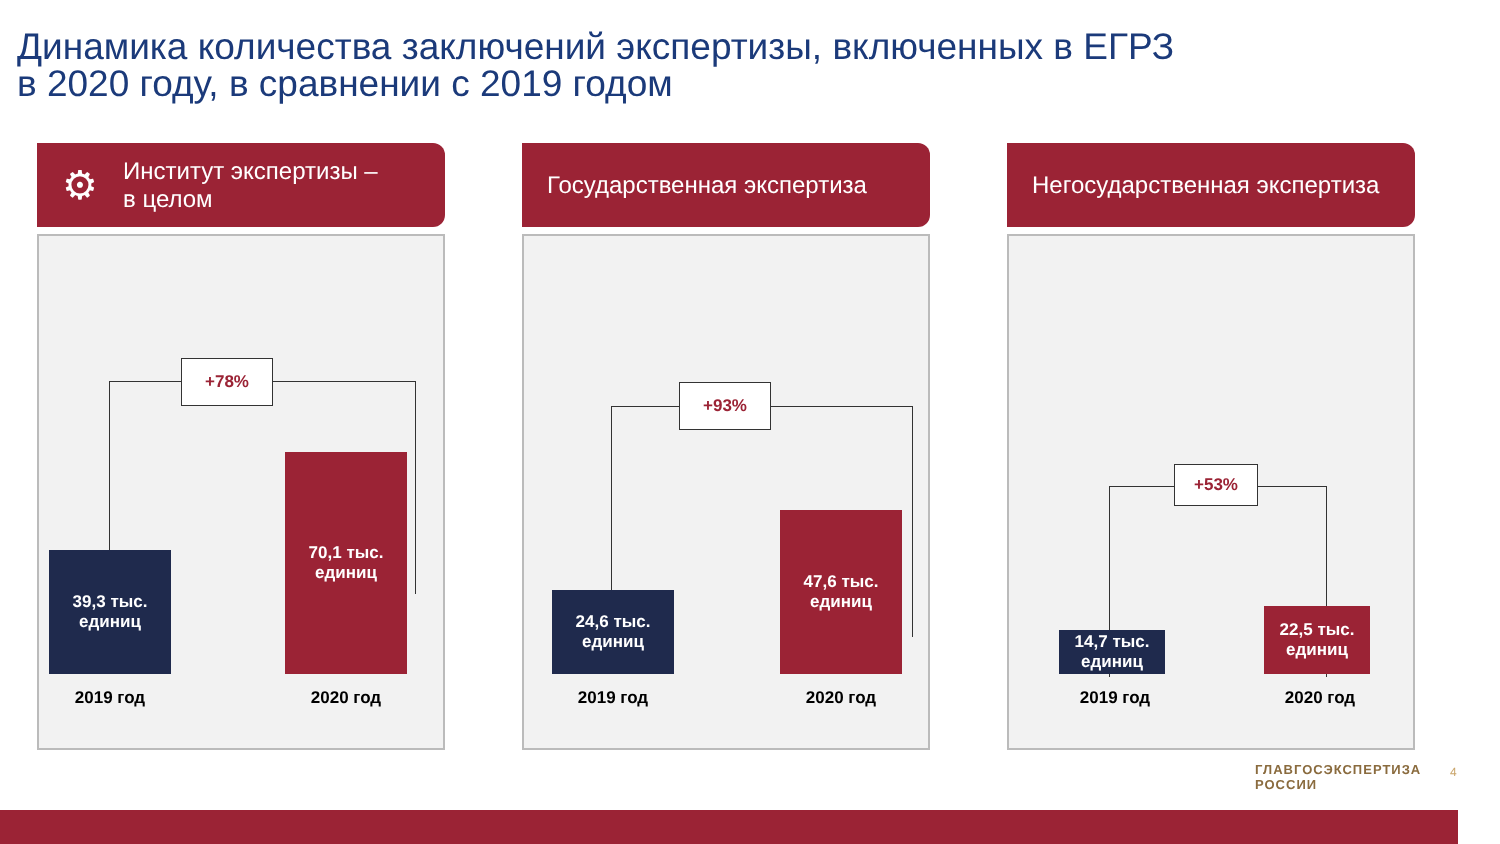Динамика количества заключений экспертизы, включенных в ЕГРЗ
в 2020 году, в сравнении с 2019 годом
⚙ Институт экспертизы –
в целом
39,3 тыс.
единиц
70,1 тыс.
единиц
2019 год 2020 год
+78%
Государственная экспертиза
24,6 тыс.
единиц
47,6 тыс.
единиц
2019 год 2020 год
+93%
Негосударственная экспертиза
14,7 тыс.
единиц
22,5 тыс.
единиц
2019 год 2020 год
+53%
ГЛАВГОСЭКСПЕРТИЗА
РОССИИ
4